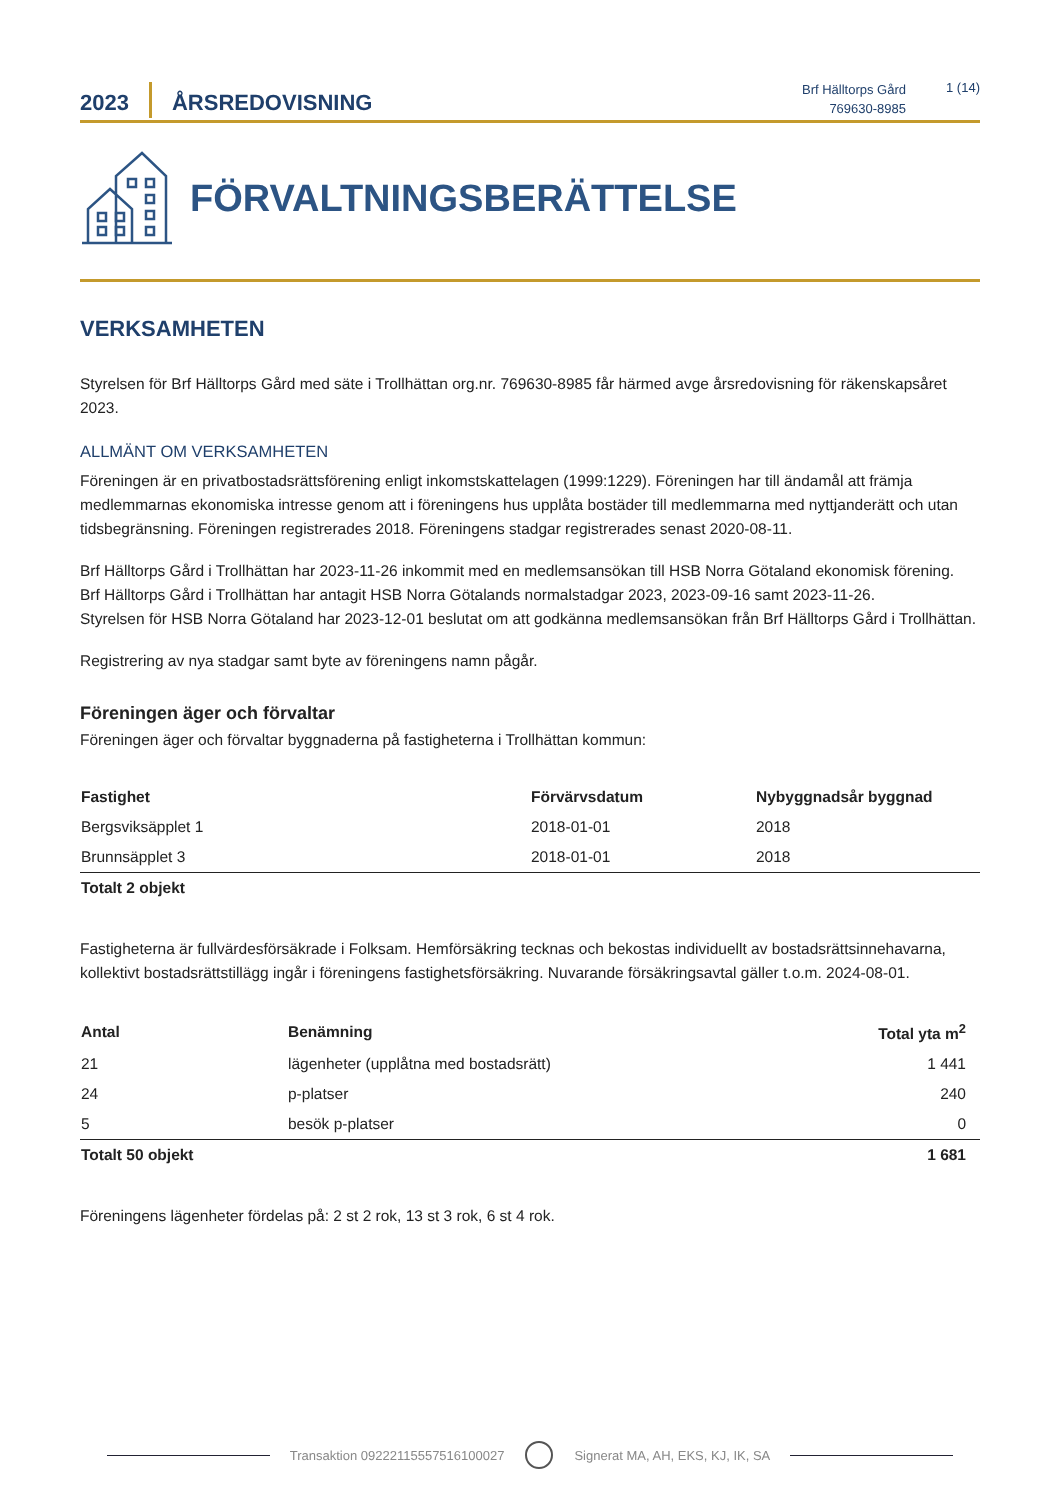2023
ÅRSREDOVISNING
Brf Hälltorps Gård
769630-8985
1 (14)
FÖRVALTNINGSBERÄTTELSE
VERKSAMHETEN
Styrelsen för Brf Hälltorps Gård med säte i Trollhättan org.nr. 769630-8985 får härmed avge årsredovisning för räkenskapsåret 2023.
ALLMÄNT OM VERKSAMHETEN
Föreningen är en privatbostadsrättsförening enligt inkomstskattelagen (1999:1229). Föreningen har till ändamål att främja medlemmarnas ekonomiska intresse genom att i föreningens hus upplåta bostäder till medlemmarna med nyttjanderätt och utan tidsbegränsning. Föreningen registrerades 2018. Föreningens stadgar registrerades senast 2020-08-11.
Brf Hälltorps Gård i Trollhättan har 2023-11-26 inkommit med en medlemsansökan till HSB Norra Götaland ekonomisk förening.
Brf Hälltorps Gård i Trollhättan har antagit HSB Norra Götalands normalstadgar 2023, 2023-09-16 samt 2023-11-26.
Styrelsen för HSB Norra Götaland har 2023-12-01 beslutat om att godkänna medlemsansökan från Brf Hälltorps Gård i Trollhättan.
Registrering av nya stadgar samt byte av föreningens namn pågår.
Föreningen äger och förvaltar
Föreningen äger och förvaltar byggnaderna på fastigheterna i Trollhättan kommun:
| Fastighet | Förvärvsdatum | Nybyggnadsår byggnad |
| --- | --- | --- |
| Bergsviksäpplet 1 | 2018-01-01 | 2018 |
| Brunnsäpplet 3 | 2018-01-01 | 2018 |
| Totalt 2 objekt | | |
Fastigheterna är fullvärdesförsäkrade i Folksam. Hemförsäkring tecknas och bekostas individuellt av bostadsrättsinnehavarna, kollektivt bostadsrättstillägg ingår i föreningens fastighetsförsäkring. Nuvarande försäkringsavtal gäller t.o.m. 2024-08-01.
| Antal | Benämning | Total yta m<sup>2</sup> |
| --- | --- | --- |
| 21 | lägenheter (upplåtna med bostadsrätt) | 1 441 |
| 24 | p-platser | 240 |
| 5 | besök p-platser | 0 |
| Totalt 50 objekt | | 1 681 |
Föreningens lägenheter fördelas på: 2 st 2 rok, 13 st 3 rok, 6 st 4 rok.
Transaktion 09222115557516100027 Signerat MA, AH, EKS, KJ, IK, SA